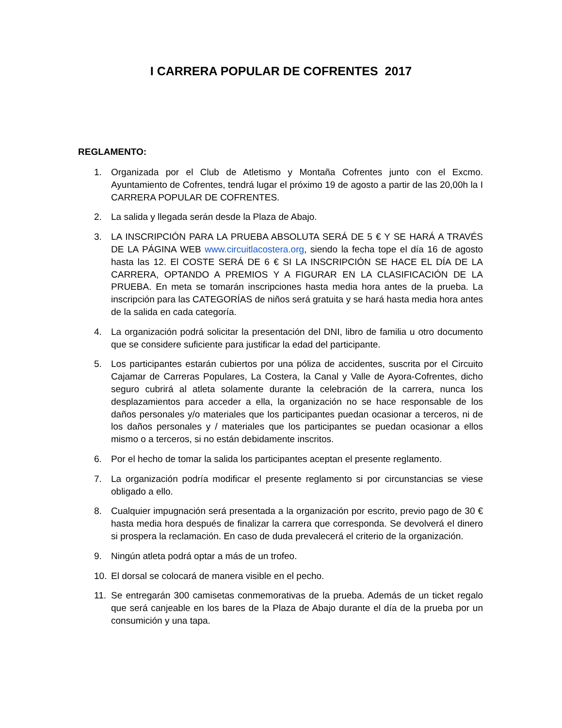I CARRERA POPULAR DE COFRENTES 2017
REGLAMENTO:
1. Organizada por el Club de Atletismo y Montaña Cofrentes junto con el Excmo. Ayuntamiento de Cofrentes, tendrá lugar el próximo 19 de agosto a partir de las 20,00h la I CARRERA POPULAR DE COFRENTES.
2. La salida y llegada serán desde la Plaza de Abajo.
3. LA INSCRIPCIÓN PARA LA PRUEBA ABSOLUTA SERÁ DE 5 € Y SE HARÁ A TRAVÉS DE LA PÁGINA WEB www.circuitlacostera.org, siendo la fecha tope el día 16 de agosto hasta las 12. El COSTE SERÁ DE 6 € SI LA INSCRIPCIÓN SE HACE EL DÍA DE LA CARRERA, OPTANDO A PREMIOS Y A FIGURAR EN LA CLASIFICACIÓN DE LA PRUEBA. En meta se tomarán inscripciones hasta media hora antes de la prueba. La inscripción para las CATEGORÍAS de niños será gratuita y se hará hasta media hora antes de la salida en cada categoría.
4. La organización podrá solicitar la presentación del DNI, libro de familia u otro documento que se considere suficiente para justificar la edad del participante.
5. Los participantes estarán cubiertos por una póliza de accidentes, suscrita por el Circuito Cajamar de Carreras Populares, La Costera, la Canal y Valle de Ayora-Cofrentes, dicho seguro cubrirá al atleta solamente durante la celebración de la carrera, nunca los desplazamientos para acceder a ella, la organización no se hace responsable de los daños personales y/o materiales que los participantes puedan ocasionar a terceros, ni de los daños personales y / materiales que los participantes se puedan ocasionar a ellos mismo o a terceros, si no están debidamente inscritos.
6. Por el hecho de tomar la salida los participantes aceptan el presente reglamento.
7. La organización podría modificar el presente reglamento si por circunstancias se viese obligado a ello.
8. Cualquier impugnación será presentada a la organización por escrito, previo pago de 30 € hasta media hora después de finalizar la carrera que corresponda. Se devolverá el dinero si prospera la reclamación. En caso de duda prevalecerá el criterio de la organización.
9. Ningún atleta podrá optar a más de un trofeo.
10. El dorsal se colocará de manera visible en el pecho.
11. Se entregarán 300 camisetas conmemorativas de la prueba. Además de un ticket regalo que será canjeable en los bares de la Plaza de Abajo durante el día de la prueba por un consumición y una tapa.